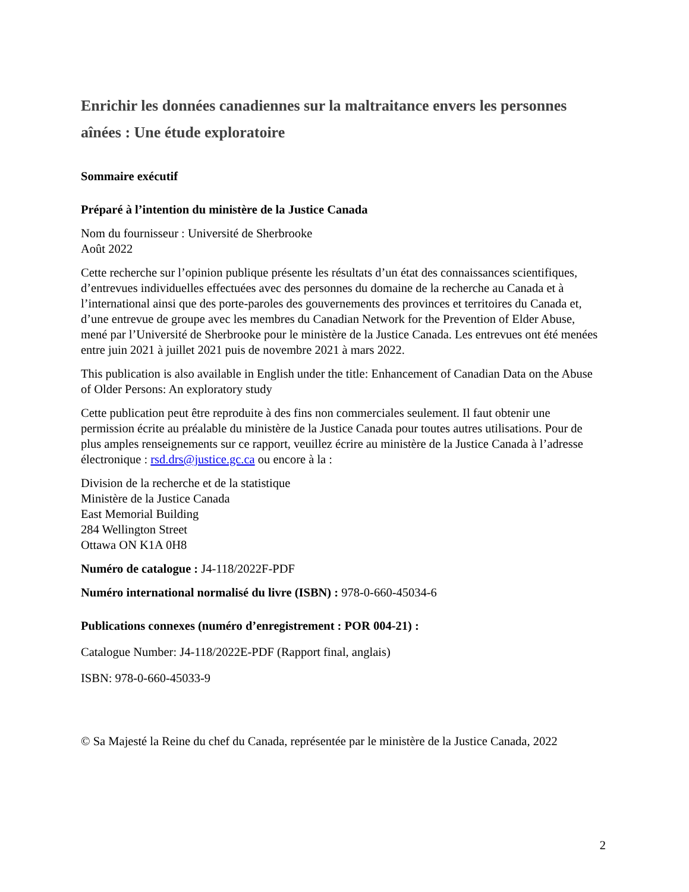Enrichir les données canadiennes sur la maltraitance envers les personnes aînées : Une étude exploratoire
Sommaire exécutif
Préparé à l’intention du ministère de la Justice Canada
Nom du fournisseur : Université de Sherbrooke
Août 2022
Cette recherche sur l’opinion publique présente les résultats d’un état des connaissances scientifiques, d’entrevues individuelles effectuées avec des personnes du domaine de la recherche au Canada et à l’international ainsi que des porte-paroles des gouvernements des provinces et territoires du Canada et, d’une entrevue de groupe avec les membres du Canadian Network for the Prevention of Elder Abuse, mené par l’Université de Sherbrooke pour le ministère de la Justice Canada. Les entrevues ont été menées entre juin 2021 à juillet 2021 puis de novembre 2021 à mars 2022.
This publication is also available in English under the title: Enhancement of Canadian Data on the Abuse of Older Persons: An exploratory study
Cette publication peut être reproduite à des fins non commerciales seulement. Il faut obtenir une permission écrite au préalable du ministère de la Justice Canada pour toutes autres utilisations. Pour de plus amples renseignements sur ce rapport, veuillez écrire au ministère de la Justice Canada à l’adresse électronique : rsd.drs@justice.gc.ca ou encore à la :
Division de la recherche et de la statistique
Ministère de la Justice Canada
East Memorial Building
284 Wellington Street
Ottawa ON K1A 0H8
Numéro de catalogue : J4-118/2022F-PDF
Numéro international normalisé du livre (ISBN) : 978-0-660-45034-6
Publications connexes (numéro d’enregistrement : POR 004-21) :
Catalogue Number: J4-118/2022E-PDF (Rapport final, anglais)
ISBN: 978-0-660-45033-9
© Sa Majesté la Reine du chef du Canada, représentée par le ministère de la Justice Canada, 2022
2